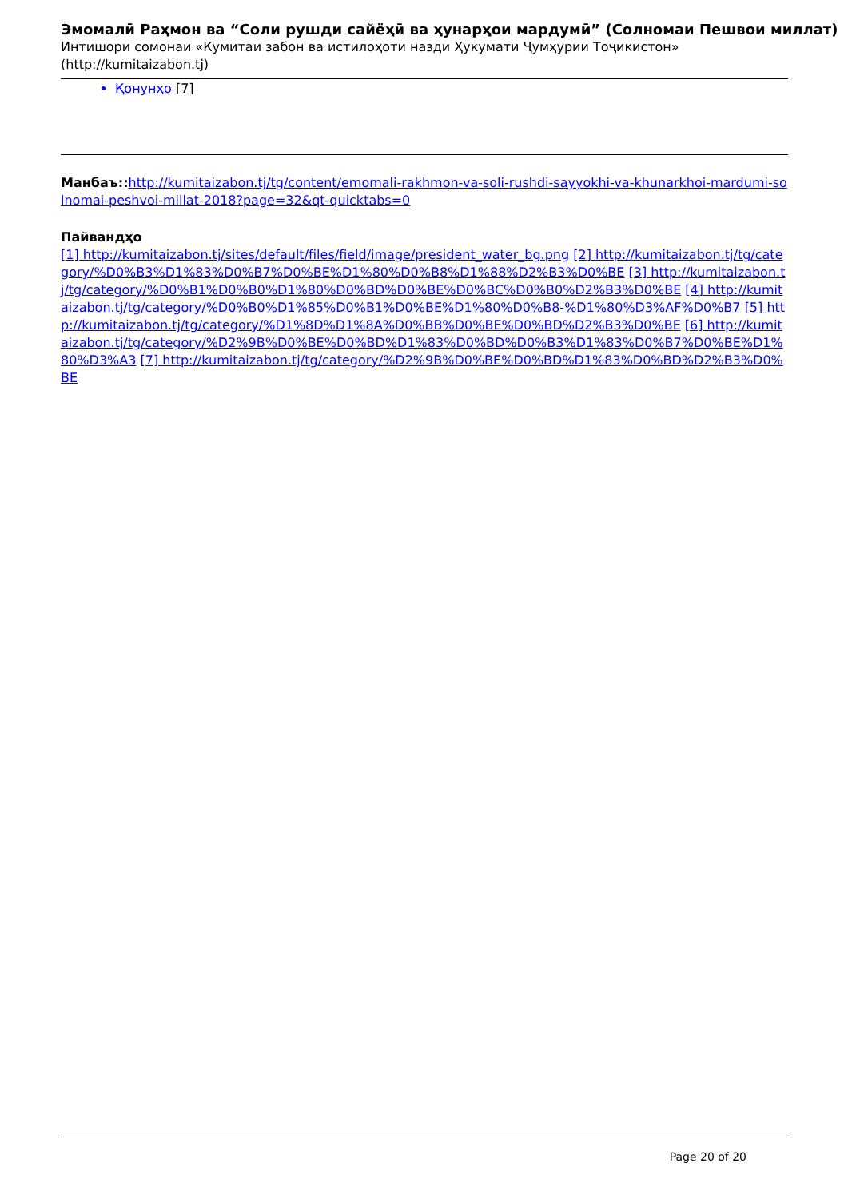Эмомалӣ Раҳмон ва “Соли рушди сайёҳӣ ва ҳунарҳои мардумӣ” (Солномаи Пешвои миллат)
Интишори сомонаи «Кумитаи забон ва истилоҳоти назди Ҳукумати Ҷумҳурии Тоҷикистон» (http://kumitaizabon.tj)
Қонунҳо [7]
Манбаъ:: http://kumitaizabon.tj/tg/content/emomali-rakhmon-va-soli-rushdi-sayyokhi-va-khunarkhoi-mardumi-solnomai-peshvoi-millat-2018?page=32&qt-quicktabs=0
Пайвандҳо
[1] http://kumitaizabon.tj/sites/default/files/field/image/president_water_bg.png [2] http://kumitaizabon.tj/tg/category/%D0%B3%D1%83%D0%B7%D0%BE%D1%80%D0%B8%D1%88%D2%B3%D0%BE [3] http://kumitaizabon.tj/tg/category/%D0%B1%D0%B0%D1%80%D0%BD%D0%BE%D0%BC%D0%B0%D2%B3%D0%BE [4] http://kumitaizabon.tj/tg/category/%D0%B0%D1%85%D0%B1%D0%BE%D1%80%D0%B8-%D1%80%D3%AF%D0%B7 [5] http://kumitaizabon.tj/tg/category/%D1%8D%D1%8A%D0%BB%D0%BE%D0%BD%D2%B3%D0%BE [6] http://kumitaizabon.tj/tg/category/%D2%9B%D0%BE%D0%BD%D1%83%D0%BD%D0%B3%D1%83%D0%B7%D0%BE%D1%80%D3%A3 [7] http://kumitaizabon.tj/tg/category/%D2%9B%D0%BE%D0%BD%D1%83%D0%BD%D2%B3%D0%BE
Page 20 of 20